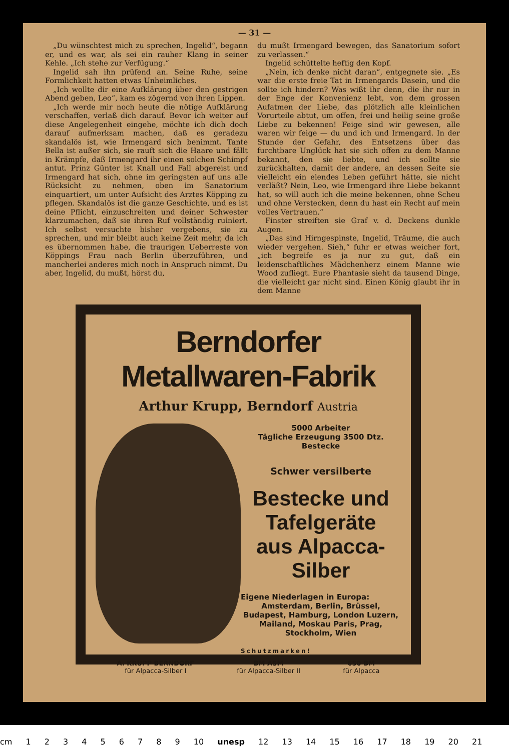— 31 —
„Du wünschtest mich zu sprechen, Ingelid“, begann er, und es war, als sei ein rauher Klang in seiner Kehle. „Ich stehe zur Verfügung.“
Ingelid sah ihn prüfend an. Seine Ruhe, seine Formlichkeit hatten etwas Unheimliches.
„Ich wollte dir eine Aufklärung über den gestrigen Abend geben, Leo“, kam es zögernd von ihren Lippen.
„Ich werde mir noch heute die nötige Aufklärung verschaffen, verlaß dich darauf. Bevor ich weiter auf diese Angelegenheit eingehe, möchte ich dich doch darauf aufmerksam machen, daß es geradezu skandalös ist, wie Irmengard sich benimmt. Tante Bella ist außer sich, sie rauft sich die Haare und fällt in Krämpfe, daß Irmengard ihr einen solchen Schimpf antut. Prinz Günter ist Knall und Fall abgereist und Irmengard hat sich, ohne im geringsten auf uns alle Rücksicht zu nehmen, oben im Sanatorium einquartiert, um unter Aufsicht des Arztes Köpping zu pflegen. Skandalös ist die ganze Geschichte, und es ist deine Pflicht, einzuschreiten und deiner Schwester klarzumachen, daß sie ihren Ruf vollständig ruiniert. Ich selbst versuchte bisher vergebens, sie zu sprechen, und mir bleibt auch keine Zeit mehr, da ich es übernommen habe, die traurigen Ueberreste von Köppings Frau nach Berlin überzuführen, und mancherlei anderes mich noch in Anspruch nimmt. Du aber, Ingelid, du mußt, hörst du,
du mußt Irmengard bewegen, das Sanatorium sofort zu verlassen.“
Ingelid schüttelte heftig den Kopf.
„Nein, ich denke nicht daran“, entgegnete sie. „Es war die erste freie Tat in Irmengards Dasein, und die sollte ich hindern? Was wißt ihr denn, die ihr nur in der Enge der Konvenienz lebt, von dem grossen Aufatmen der Liebe, das plötzlich alle kleinlichen Vorurteile abtut, um offen, frei und heilig seine große Liebe zu bekennen! Feige sind wir gewesen, alle waren wir feige — du und ich und Irmengard. In der Stunde der Gefahr, des Entsetzens über das furchtbare Unglück hat sie sich offen zu dem Manne bekannt, den sie liebte, und ich sollte sie zurückhalten, damit der andere, an dessen Seite sie vielleicht ein elendes Leben geführt hätte, sie nicht verläßt? Nein, Leo, wie Irmengard ihre Liebe bekannt hat, so will auch ich die meine bekennen, ohne Scheu und ohne Verstecken, denn du hast ein Recht auf mein volles Vertrauen.“
Finster streiften sie Graf v. d. Deckens dunkle Augen.
„Das sind Hirngespinste, Ingelid, Träume, die auch wieder vergehen. Sieh,“ fuhr er etwas weicher fort, „ich begreife es ja nur zu gut, daß ein leidenschaftliches Mädchenherz einem Manne wie Wood zufliegt. Eure Phantasie sieht da tausend Dinge, die vielleicht gar nicht sind. Einen König glaubt ihr in dem Manne
Berndorfer Metallwaren-Fabrik
Arthur Krupp, Berndorf Austria
5000 Arbeiter
Tägliche Erzeugung 3500 Dtz. Bestecke
Schwer versilberte
Bestecke und Tafelgeräte
aus Alpacca-Silber
Eigene Niederlagen in Europa:
Amsterdam, Berlin, Brüssel, Budapest, Hamburg, London Luzern, Mailand, Moskau Paris, Prag, Stockholm, Wien
Schutzmarken!
A. KRUPP BERNDORF
für Alpacca-Silber I
BM ASM
für Alpacca-Silber II
650 BM
für Alpacca
cm 1 2 3 4 5 6 7 8 9 10 unesp 12 13 14 15 16 17 18 19 20 21